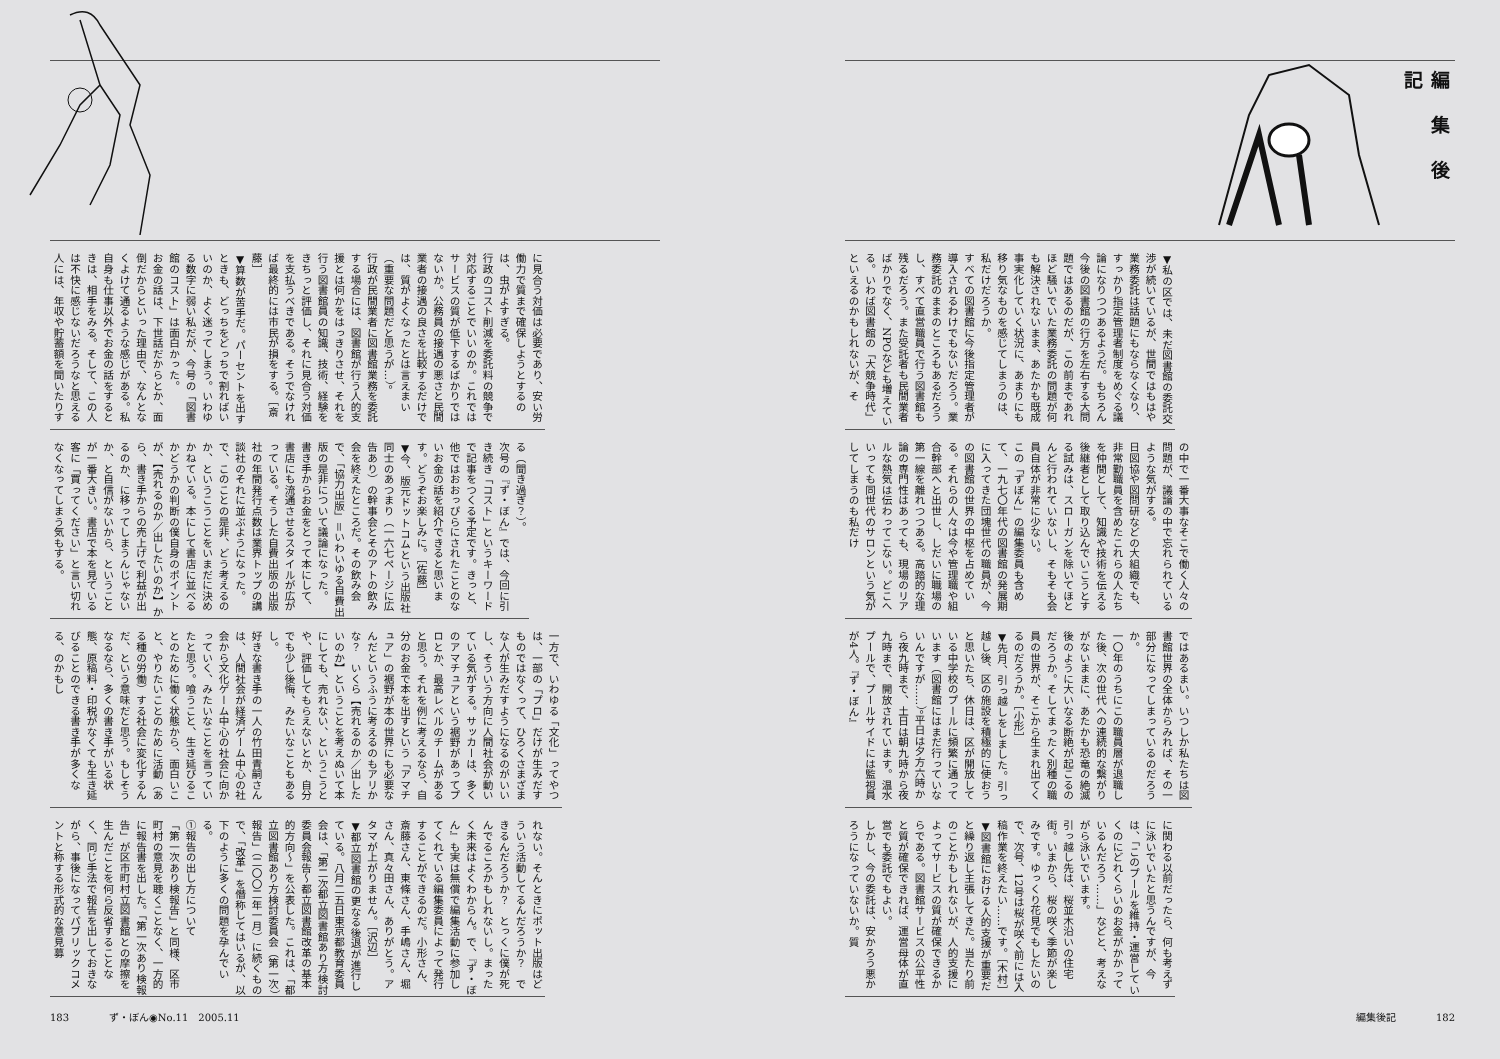編集後記
▼私の区では、未だ図書館の委託交渉が続いているが、世間ではもはや業務委託は話題にもならなくなり、すっかり指定管理者制度をめぐる議論になりつつあるようだ。もちろん今後の図書館の行方を左右する大問題ではあるのだが、この前まであれほど騒いでいた業務委託の問題が何も解決されないまま、あたかも既成事実化していく状況に、あまりにも移り気なものを感じてしまうのは、私だけだろうか。
すべての図書館に今後指定管理者が導入されるわけでもないだろう。業務委託のままのところもあるだろうし、すべて直営職員で行う図書館も残るだろう。また受託者も民間業者ばかりでなく、NPOなども増えている。いわば図書館の「大競争時代」といえるのかもしれないが、そ
の中で一番大事なそこで働く人々の問題が、議論の中で忘れられているような気がする。
日図協や図問研などの大組織でも、非常勤職員を含めたこれらの人たちを仲間として、知識や技術を伝える後継者として取り込んでいこうとする試みは、スローガンを除いてほとんど行われていないし、そもそも会員自体が非常に少ない。
この「ずぼん」の編集委員も含めて、一九七〇年代の図書館の発展期に入ってきた団塊世代の職員が、今の図書館の世界の中枢を占めている。それらの人々は今や管理職や組合幹部へと出世し、しだいに職場の第一線を離れつつある。高踏的な理論の専門性はあっても、現場のリアルな熱気は伝わってこない。どこへいっても同世代のサロンという気がしてしまうのも私だけ
ではあるまい。いつしか私たちは図書館世界の全体からみれば、その一部分になってしまっているのだろうか。
一〇年のうちにこの職員層が退職した後、次の世代への連続的な繋がりがないままに、あたかも恐竜の絶滅後のように大いなる断絶が起こるのだろうか。そしてまったく別種の職員の世界が、そこから生まれ出てくるのだろうか。［小形］
▼先月、引っ越しをしました。引っ越し後、区の施設を積極的に使おうと思いたち、休日は、区が開放している中学校のプールに頻繁に通っています（図書館にはまだ行っていないんですが……）。平日は夕方六時から夜九時まで、土日は朝九時から夜九時まで、開放されています。温水プールで、プールサイドには監視員が4人。『ず・ぼん』
に関わる以前だったら、何も考えずに泳いでいたと思うんですが、今は、「このプールを維持・運営していくのにどれくらいのお金がかかっているんだろう……」などと、考えながら泳いでいます。
引っ越し先は、桜並木沿いの住宅街。いまから、桜の咲く季節が楽しみです。ゆっくり花見でもしたいので、次号、12号は桜が咲く前には入稿作業を終えたい……です。［木村］
▼図書館における人的支援が重要だと繰り返し主張してきた。当たり前のことかもしれないが、人的支援によってサービスの質が確保できるからである。図書館サービスの公平性と質が確保できれば、運営母体が直営でも委託でもよい。
しかし、今の委託は、安かろう悪かろうになっていないか。質
編集後記　　　　182
に見合う対価は必要であり、安い労働力で質まで確保しようとするのは、虫がよすぎる。
行政のコスト削減を委託料の競争で対応することでいいのか。これではサービスの質が低下するばかりではないか。公務員の接遇の悪さと民間業者の接遇の良さを比較するだけでは、質がよくなったとは言えまい（重要な問題だと思うが…）。
行政が民間業者に図書館業務を委託する場合には、図書館が行う人的支援とは何かをはっきりさせ、それを行う図書館員の知識、技術、経験をきちっと評価し、それに見合う対価を支払うべきである。そうでなければ最終的には市民が損をする。［斎藤］
▼算数が苦手だ。パーセントを出すときも、どっちをどっちで割ればいいのか、よく迷ってしまう。いわゆる数字に弱い私だが、今号の「図書館のコスト」は面白かった。
お金の話は、下世話だからとか、面倒だからといった理由で、なんとなくよけて通るような感じがある。私自身も仕事以外でお金の話をするときは、相手をみる。そして、この人は不快に感じないだろうなと思える人には、年収や貯蓄額を聞いたりす
る（聞き過ぎ？）。
次号の『ず・ぼん』では、今回に引き続き「コスト」というキーワードで記事をつくる予定です。きっと、他ではおおっぴらにされたことのないお金の話を紹介できると思います。どうぞお楽しみに。［佐藤］
▼今、版元ドットコムという出版社同士のあつまり（一六七ページに広告あり）の幹事会とそのアトの飲み会を終えたところだ。その飲み会で、「協力出版」＝いわいゆる自費出版の是非について議論になった。
書き手からお金をとって本にして、書店にも流通させるスタイルが広がっている。そうした自費出版の出版社の年間発行点数は業界トップの講談社のそれに並ぶようになった。で、このことの是非、どう考えるのか、というこうことをいまだに決めかねている。本にして書店に並べるかどうかの判断の僕自身のポイントが、【売れるのか／出したいのか】から、書き手からの売上げで利益が出るのか、に移ってしまうんじゃないか、と自信がないから、ということが一番大きい。書店で本を見ている客に「買ってください」と言い切れなくなってしまう気もする。
一方で、いわゆる「文化」ってやつは、一部の「プロ」だけが生みだすものではなくって、ひろくさまざまな人が生みだすようになるのがいいし、そういう方向に人間社会が動いている気がする。サッカーは、多くのアマチュアという裾野があってプロとか、最高レベルのチームがあると思う。それを例に考えるなら、自分のお金で本を出すという「アマチュア」の裾野が本の世界にも必要なんだというふうに考えるのもアリかな？　いくら【売れるのか／出したいのか】ということを考えぬいて本にしても、売れない、というこうとや、評価してもらえないとか、自分でも少し後悔、みたいなこともあるし。
好きな書き手の一人の竹田青嗣さんは、人間社会が経済ゲーム中心の社会から文化ゲーム中心の社会に向かっていく、みたいなことを言っていたと思う。喰うこと、生き延びることのために働く状態から、面白いこと、やりたいことのために活動（ある種の労働）する社会に変化するんだ、という意味だと思う。もしそうなるなら、多くの書き手がいる状態、原稿料・印税がなくても生き延びることのできる書き手が多くなる、のかもし
れない。そんときにポット出版はどういう活動してるんだろうか？　できるんだろうか？　とっくに僕が死んでるころかもしれないし。まったく未来はよくわからん。で、『ず・ぼん』も実は無償で編集活動に参加してくれている編集委員によって発行することができるのだ。小形さん、斎藤さん、東條さん、手嶋さん、堀さん、真々田さん、ありがとう。アタマが上がりません。［沢辺］
▼都立図書館の更なる後退が進行している。八月二五日東京都教育委員会は、「第二次都立図書館あり方検討委員会報告〜都立図書館改革の基本的方向〜」を公表した。これは、「都立図書館あり方検討委員会（第一次）報告」（二〇〇二年一月）に続くもので、「改革」を僭称してはいるが、以下のように多くの問題を孕んでいる。
①報告の出し方について
「第一次あり検報告」と同様、区市町村の意見を聴くことなく、一方的に報告書を出した。「第一次あり検報告」が区市町村立図書館との摩擦を生んだことを何ら反省することなく、同じ手法で報告を出しておきながら、事後になってパブリックコメントと称する形式的な意見募
183　　　　ず・ぼん◉No.11　2005.11